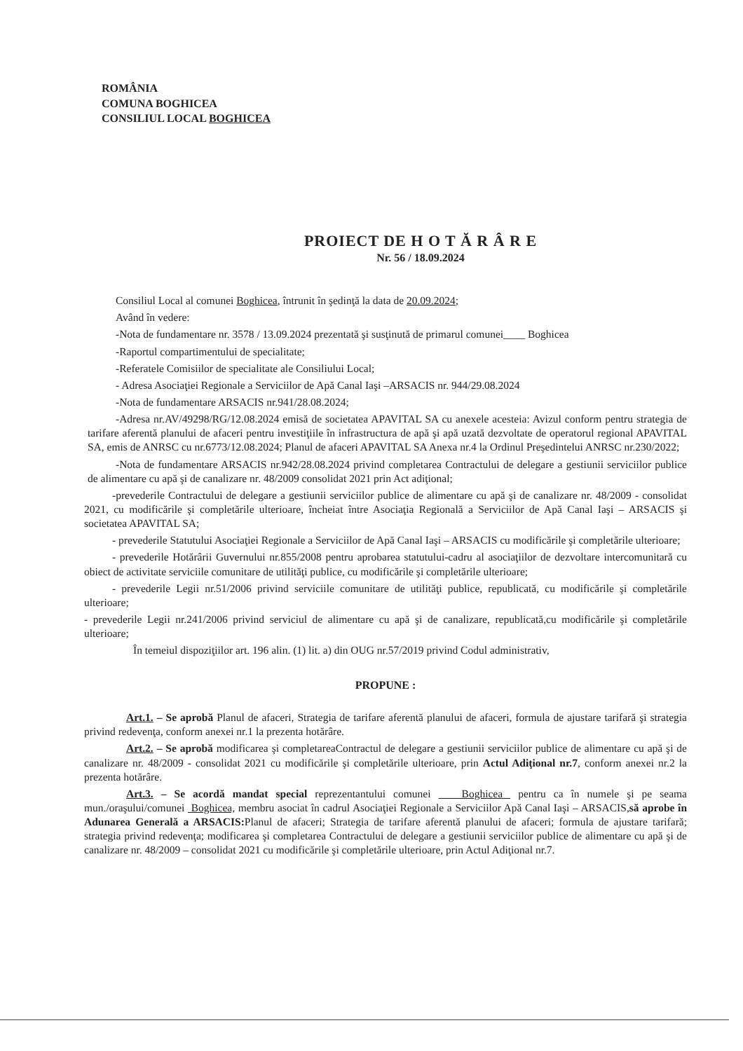ROMÂNIA
COMUNA BOGHICEA
CONSILIUL LOCAL BOGHICEA
PROIECT DE H O T Ă R Â R E
Nr. 56 / 18.09.2024
Consiliul Local al comunei Boghicea, întrunit în şedinţă la data de 20.09.2024;
Având în vedere:
-Nota de fundamentare nr. 3578 / 13.09.2024 prezentată şi susţinută de primarul comunei____ Boghicea
-Raportul compartimentului de specialitate;
-Referatele Comisiilor de specialitate ale Consiliului Local;
- Adresa Asociaţiei Regionale a Serviciilor de Apă Canal Iaşi –ARSACIS nr. 944/29.08.2024
-Nota de fundamentare ARSACIS nr.941/28.08.2024;
-Adresa nr.AV/49298/RG/12.08.2024 emisă de societatea APAVITAL SA cu anexele acesteia: Avizul conform pentru strategia de tarifare aferentă planului de afaceri pentru investiţiile în infrastructura de apă şi apă uzată dezvoltate de operatorul regional APAVITAL SA, emis de ANRSC cu nr.6773/12.08.2024; Planul de afaceri APAVITAL SA Anexa nr.4 la Ordinul Preşedintelui ANRSC nr.230/2022;
-Nota de fundamentare ARSACIS nr.942/28.08.2024 privind completarea Contractului de delegare a gestiunii serviciilor publice de alimentare cu apă şi de canalizare nr. 48/2009 consolidat 2021 prin Act adiţional;
-prevederile Contractului de delegare a gestiunii serviciilor publice de alimentare cu apă şi de canalizare nr. 48/2009 - consolidat 2021, cu modificările şi completările ulterioare, încheiat între Asociaţia Regională a Serviciilor de Apă Canal Iaşi – ARSACIS şi societatea APAVITAL SA;
- prevederile Statutului Asociaţiei Regionale a Serviciilor de Apă Canal Iaşi – ARSACIS cu modificările şi completările ulterioare;
- prevederile Hotărârii Guvernului nr.855/2008 pentru aprobarea statutului-cadru al asociaţiilor de dezvoltare intercomunitară cu obiect de activitate serviciile comunitare de utilităţi publice, cu modificările şi completările ulterioare;
- prevederile Legii nr.51/2006 privind serviciile comunitare de utilităţi publice, republicată, cu modificările şi completările ulterioare;
- prevederile Legii nr.241/2006 privind serviciul de alimentare cu apă şi de canalizare, republicată,cu modificările şi completările ulterioare;
În temeiul dispoziţiilor art. 196 alin. (1) lit. a) din OUG nr.57/2019 privind Codul administrativ,
PROPUNE :
Art.1. – Se aprobă Planul de afaceri, Strategia de tarifare aferentă planului de afaceri, formula de ajustare tarifară şi strategia privind redevenţa, conform anexei nr.1 la prezenta hotărâre.
Art.2. – Se aprobă modificarea şi completareaContractul de delegare a gestiunii serviciilor publice de alimentare cu apă şi de canalizare nr. 48/2009 - consolidat 2021 cu modificările şi completările ulterioare, prin Actul Adiţional nr.7, conform anexei nr.2 la prezenta hotărâre.
Art.3. – Se acordă mandat special reprezentantului comunei Boghicea pentru ca în numele şi pe seama mun./oraşului/comunei Boghicea, membru asociat în cadrul Asociaţiei Regionale a Serviciilor Apă Canal Iaşi – ARSACIS,să aprobe în Adunarea Generală a ARSACIS: Planul de afaceri; Strategia de tarifare aferentă planului de afaceri; formula de ajustare tarifară; strategia privind redevenţa; modificarea şi completarea Contractului de delegare a gestiunii serviciilor publice de alimentare cu apă şi de canalizare nr. 48/2009 – consolidat 2021 cu modificările şi completările ulterioare, prin Actul Adiţional nr.7.